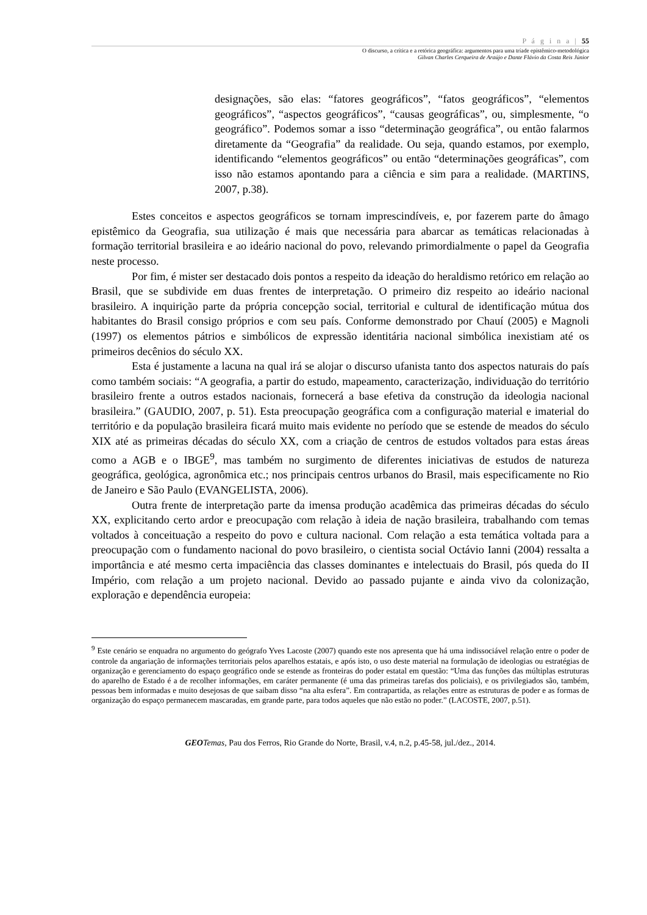P á g i n a | 55
O discurso, a crítica e a retórica geográfica: argumentos para uma tríade epistêmico-metodológica
Gilvan Charles Cerqueira de Araújo e Dante Flávio da Costa Reis Júnior
designações, são elas: “fatores geográficos”, “fatos geográficos”, “elementos geográficos”, “aspectos geográficos”, “causas geográficas”, ou, simplesmente, “o geográfico”. Podemos somar a isso “determinação geográfica”, ou então falarmos diretamente da “Geografia” da realidade. Ou seja, quando estamos, por exemplo, identificando “elementos geográficos” ou então “determinações geográficas”, com isso não estamos apontando para a ciência e sim para a realidade. (MARTINS, 2007, p.38).
Estes conceitos e aspectos geográficos se tornam imprescindíveis, e, por fazerem parte do âmago epistêmico da Geografia, sua utilização é mais que necessária para abarcar as temáticas relacionadas à formação territorial brasileira e ao ideário nacional do povo, relevando primordialmente o papel da Geografia neste processo.
Por fim, é mister ser destacado dois pontos a respeito da ideação do heraldismo retórico em relação ao Brasil, que se subdivide em duas frentes de interpretação. O primeiro diz respeito ao ideário nacional brasileiro. A inquirição parte da própria concepção social, territorial e cultural de identificação mútua dos habitantes do Brasil consigo próprios e com seu país. Conforme demonstrado por Chauí (2005) e Magnoli (1997) os elementos pátrios e simbólicos de expressão identitária nacional simbólica inexistiam até os primeiros decênios do século XX.
Esta é justamente a lacuna na qual irá se alojar o discurso ufanista tanto dos aspectos naturais do país como também sociais: “A geografia, a partir do estudo, mapeamento, caracterização, individuação do território brasileiro frente a outros estados nacionais, fornecerá a base efetiva da construção da ideologia nacional brasileira.” (GAUDIO, 2007, p. 51). Esta preocupação geográfica com a configuração material e imaterial do território e da população brasileira ficará muito mais evidente no período que se estende de meados do século XIX até as primeiras décadas do século XX, com a criação de centros de estudos voltados para estas áreas como a AGB e o IBGE<sup>9</sup>, mas também no surgimento de diferentes iniciativas de estudos de natureza geográfica, geológica, agronômica etc.; nos principais centros urbanos do Brasil, mais especificamente no Rio de Janeiro e São Paulo (EVANGELISTA, 2006).
Outra frente de interpretação parte da imensa produção acadêmica das primeiras décadas do século XX, explicitando certo ardor e preocupação com relação à ideia de nação brasileira, trabalhando com temas voltados à conceituação a respeito do povo e cultura nacional. Com relação a esta temática voltada para a preocupação com o fundamento nacional do povo brasileiro, o cientista social Octávio Ianni (2004) ressalta a importância e até mesmo certa impaciência das classes dominantes e intelectuais do Brasil, pós queda do II Império, com relação a um projeto nacional. Devido ao passado pujante e ainda vivo da colonização, exploração e dependência europeia:
<sup>9</sup> Este cenário se enquadra no argumento do geógrafo Yves Lacoste (2007) quando este nos apresenta que há uma indissociável relação entre o poder de controle da angariação de informações territoriais pelos aparelhos estatais, e após isto, o uso deste material na formulação de ideologias ou estratégias de organização e gerenciamento do espaço geográfico onde se estende as fronteiras do poder estatal em questão: “Uma das funções das múltiplas estruturas do aparelho de Estado é a de recolher informações, em caráter permanente (é uma das primeiras tarefas dos policiais), e os privilegiados são, também, pessoas bem informadas e muito desejosas de que saibam disso “na alta esfera”. Em contrapartida, as relações entre as estruturas de poder e as formas de organização do espaço permanecem mascaradas, em grande parte, para todos aqueles que não estão no poder.” (LACOSTE, 2007, p.51).
GEO Temas, Pau dos Ferros, Rio Grande do Norte, Brasil, v.4, n.2, p.45-58, jul./dez., 2014.